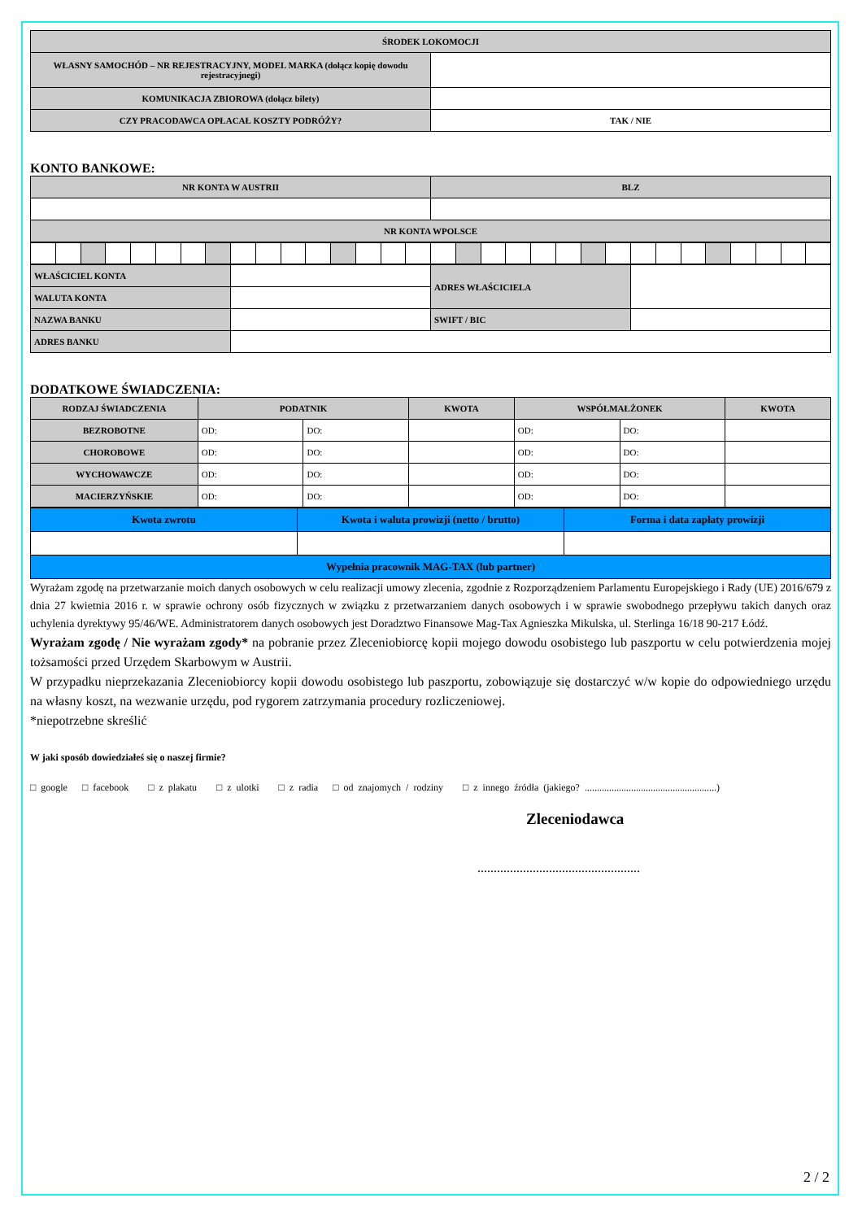| ŚRODEK LOKOMOCJI | |
| --- | --- |
| WŁASNY SAMOCHÓD – NR REJESTRACYJNY, MODEL MARKA (dołącz kopię dowodu rejestracyjnegi) | |
| KOMUNIKACJA ZBIOROWA (dołącz bilety) | |
| CZY PRACODAWCA OPŁACAŁ KOSZTY PODRÓŻY? | TAK / NIE |
KONTO BANKOWE:
| NR KONTA W AUSTRII | BLZ |
| --- | --- |
| NR KONTA WPOLSCE | |
| WŁAŚCICIEL KONTA | | ADRES WŁAŚCICIELA | |
| WALUTA KONTA | | | |
| NAZWA BANKU | | SWIFT / BIC | |
| ADRES BANKU | | | |
DODATKOWE ŚWIADCZENIA:
| RODZAJ ŚWIADCZENIA | PODATNIK | | KWOTA | WSPÓŁMAŁŻONEK | | KWOTA |
| --- | --- | --- | --- | --- | --- | --- |
| BEZROBOTNE | OD: | DO: | | OD: | DO: | |
| CHOROBOWE | OD: | DO: | | OD: | DO: | |
| WYCHOWAWCZE | OD: | DO: | | OD: | DO: | |
| MACIERZYŃSKIE | OD: | DO: | | OD: | DO: | |
| Kwota zwrotu | Kwota i waluta prowizji (netto / brutto) | Forma i data zapłaty prowizji |
| --- | --- | --- |
| Wypełnia pracownik MAG-TAX (lub partner) | | |
Wyrażam zgodę na przetwarzanie moich danych osobowych w celu realizacji umowy zlecenia, zgodnie z Rozporządzeniem Parlamentu Europejskiego i Rady (UE) 2016/679 z dnia 27 kwietnia 2016 r. w sprawie ochrony osób fizycznych w związku z przetwarzaniem danych osobowych i w sprawie swobodnego przepływu takich danych oraz uchylenia dyrektywy 95/46/WE. Administratorem danych osobowych jest Doradztwo Finansowe Mag-Tax Agnieszka Mikulska, ul. Sterlinga 16/18 90-217 Łódź.
Wyrażam zgodę / Nie wyrażam zgody* na pobranie przez Zleceniobiorcę kopii mojego dowodu osobistego lub paszportu w celu potwierdzenia mojej tożsamości przed Urzędem Skarbowym w Austrii.
W przypadku nieprzekazania Zleceniobiorcy kopii dowodu osobistego lub paszportu, zobowiązuje się dostarczyć w/w kopie do odpowiedniego urzędu na własny koszt, na wezwanie urzędu, pod rygorem zatrzymania procedury rozliczeniowej.
*niepotrzebne skreślić
W jaki sposób dowiedziałeś się o naszej firmie?
□ google □ facebook □ z plakatu □ z ulotki □ z radia □ od znajomych / rodziny □ z innego źródła (jakiego? ......................................................)
Zleceniodawca
..................................................
2 / 2